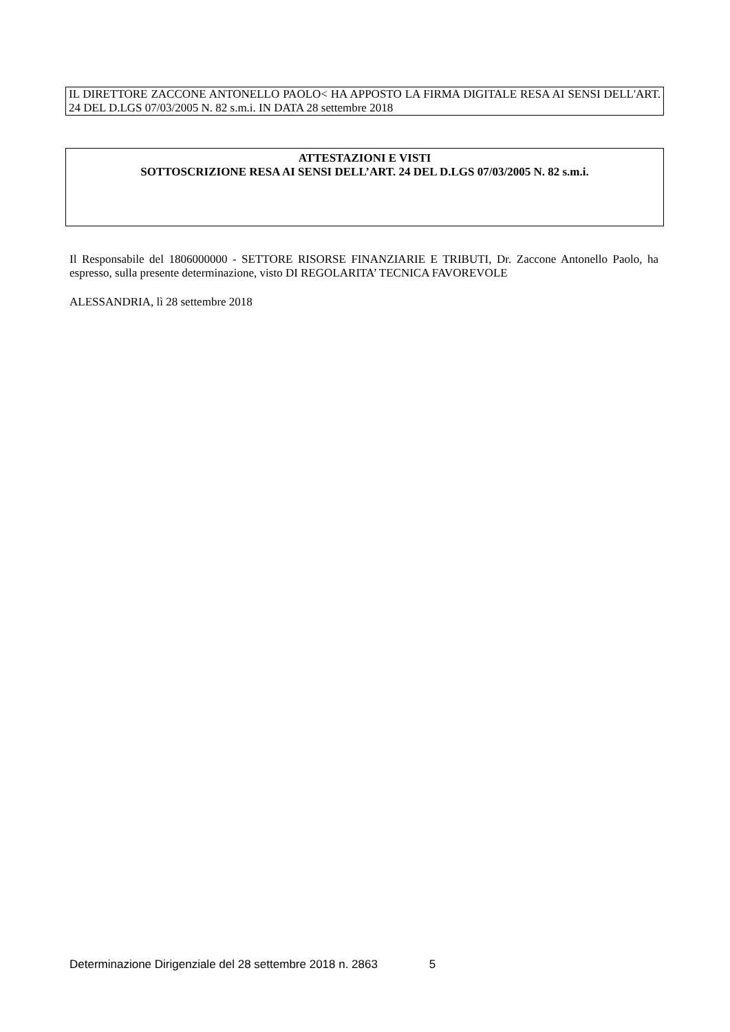IL DIRETTORE ZACCONE ANTONELLO PAOLO< HA APPOSTO LA FIRMA DIGITALE RESA AI SENSI DELL'ART. 24 DEL D.LGS 07/03/2005 N. 82 s.m.i. IN DATA 28 settembre 2018
ATTESTAZIONI E VISTI
SOTTOSCRIZIONE RESA AI SENSI DELL’ART. 24 DEL D.LGS 07/03/2005 N. 82 s.m.i.
Il Responsabile del 1806000000 - SETTORE RISORSE FINANZIARIE E TRIBUTI, Dr. Zaccone Antonello Paolo, ha espresso, sulla presente determinazione, visto DI REGOLARITA’ TECNICA FAVOREVOLE
ALESSANDRIA, lì 28 settembre 2018
Determinazione Dirigenziale del 28 settembre 2018 n. 2863 5